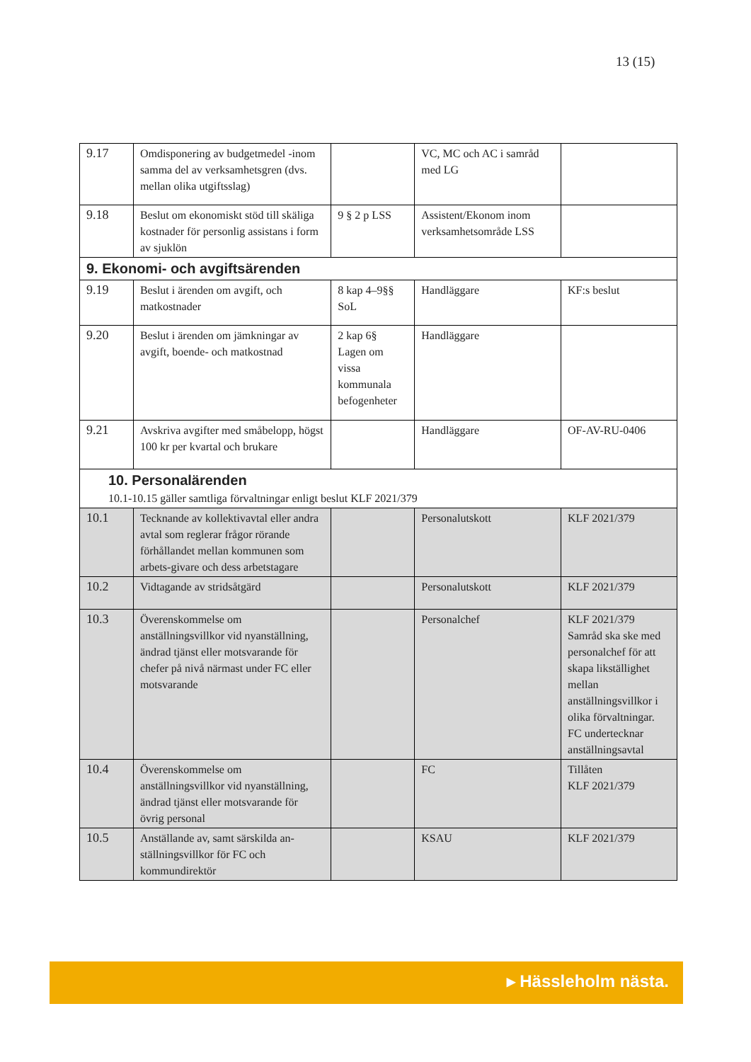13 (15)
| 9.17 | Omdisponering av budgetmedel -inom samma del av verksamhetsgren (dvs. mellan olika utgiftsslag) | | VC, MC och AC i samråd med LG | |
| 9.18 | Beslut om ekonomiskt stöd till skäliga kostnader för personlig assistans i form av sjuklön | 9 § 2 p LSS | Assistent/Ekonom inom verksamhetsområde LSS | |
| 9. Ekonomi- och avgiftsärenden | | | | |
| 9.19 | Beslut i ärenden om avgift, och matkostnader | 8 kap 4–9§§ SoL | Handläggare | KF:s beslut |
| 9.20 | Beslut i ärenden om jämkningar av avgift, boende- och matkostnad | 2 kap 6§ Lagen om vissa kommunala befogenheter | Handläggare | |
| 9.21 | Avskriva avgifter med småbelopp, högst 100 kr per kvartal och brukare | | Handläggare | OF-AV-RU-0406 |
| 10. Personalärenden 10.1-10.15 gäller samtliga förvaltningar enligt beslut KLF 2021/379 | | | | |
| 10.1 | Tecknande av kollektivavtal eller andra avtal som reglerar frågor rörande förhållandet mellan kommunen som arbets-givare och dess arbetstagare | | Personalutskott | KLF 2021/379 |
| 10.2 | Vidtagande av stridsåtgärd | | Personalutskott | KLF 2021/379 |
| 10.3 | Överenskommelse om anställningsvillkor vid nyanställning, ändrad tjänst eller motsvarande för chefer på nivå närmast under FC eller motsvarande | | Personalchef | KLF 2021/379 Samråd ska ske med personalchef för att skapa likställighet mellan anställningsvillkor i olika förvaltningar. FC undertecknar anställningsavtal |
| 10.4 | Överenskommelse om anställningsvillkor vid nyanställning, ändrad tjänst eller motsvarande för övrig personal | | FC | Tillåten KLF 2021/379 |
| 10.5 | Anställande av, samt särskilda an-ställningsvillkor för FC och kommundirektör | | KSAU | KLF 2021/379 |
▸ Hässleholm nästa.